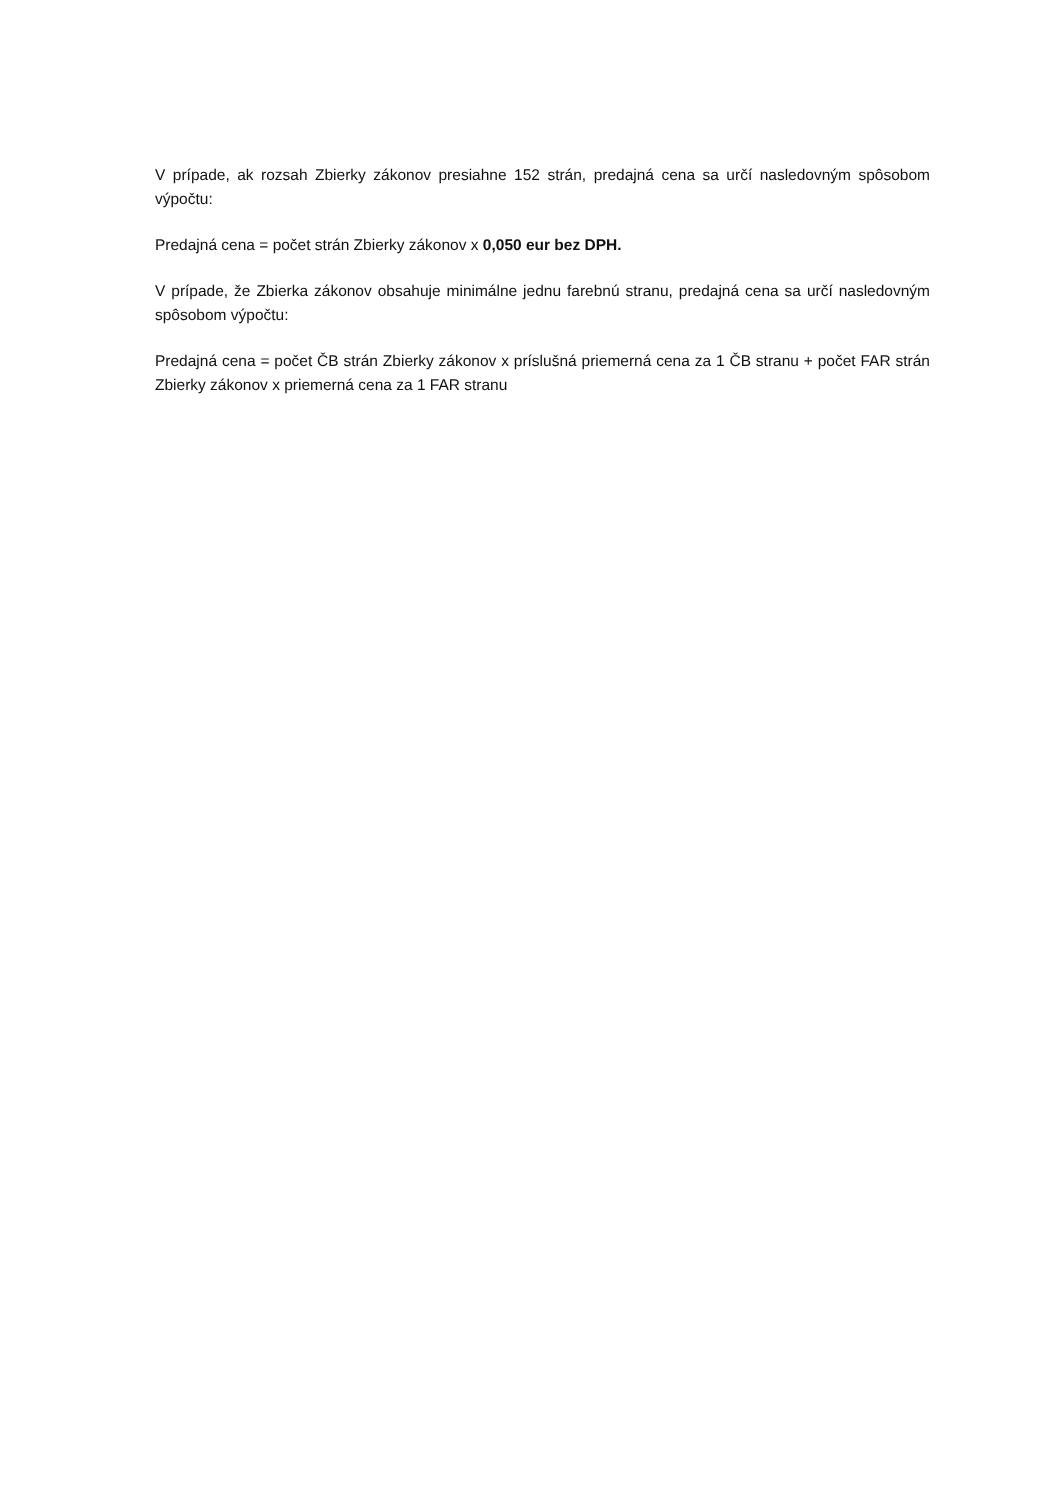V prípade, ak rozsah Zbierky zákonov presiahne 152 strán, predajná cena sa určí nasledovným spôsobom výpočtu:
Predajná cena = počet strán Zbierky zákonov x 0,050 eur bez DPH.
V prípade, že Zbierka zákonov obsahuje minimálne jednu farebnú stranu, predajná cena sa určí nasledovným spôsobom výpočtu:
Predajná cena = počet ČB strán Zbierky zákonov x príslušná priemerná cena za 1 ČB stranu + počet FAR strán Zbierky zákonov x priemerná cena za 1 FAR stranu